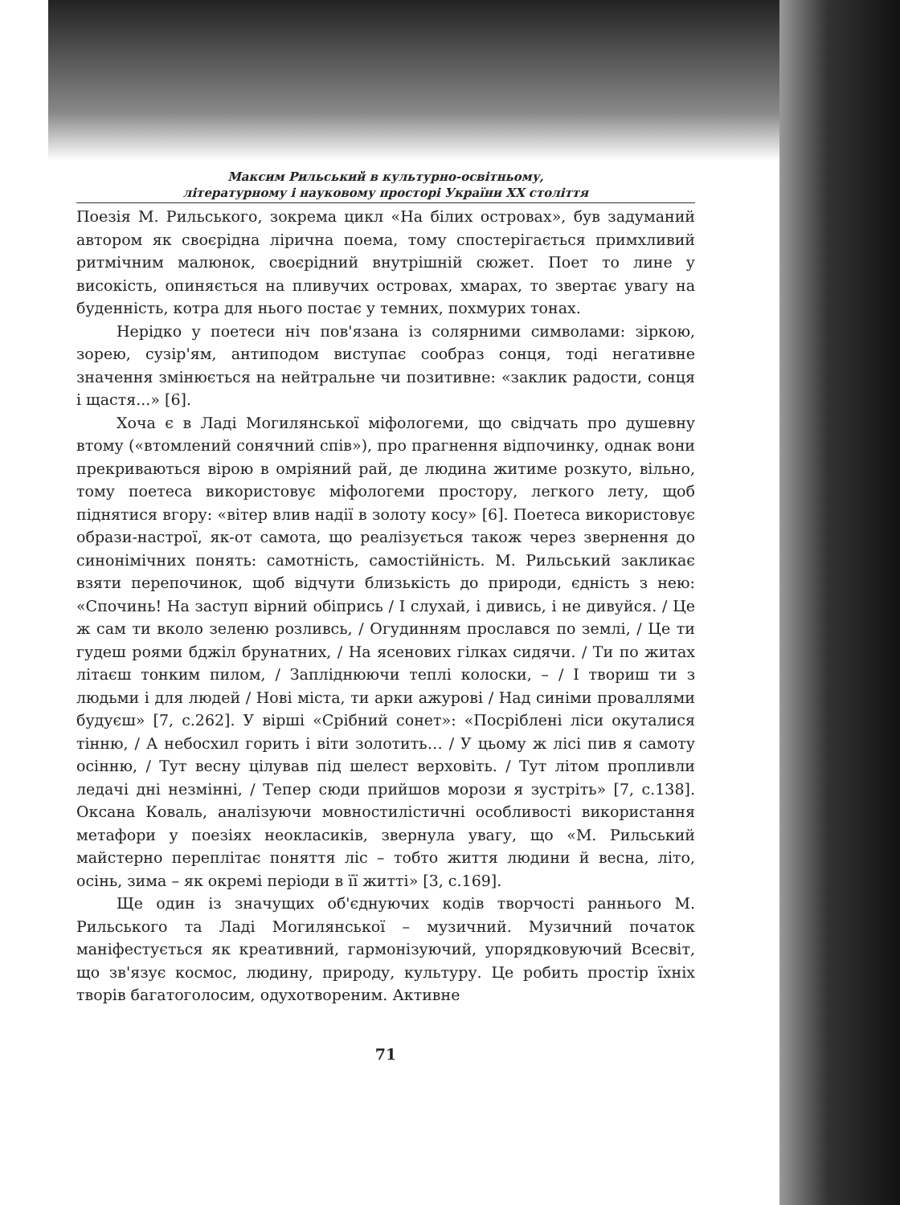Максим Рильський в культурно-освітньому,
літературному і науковому просторі України XX століття
Поезія М. Рильського, зокрема цикл «На білих островах», був задуманий автором як своєрідна лірична поема, тому спостерігається примхливий ритмічним малюнок, своєрідний внутрішній сюжет. Поет то лине у високість, опиняється на пливучих островах, хмарах, то звертає увагу на буденність, котра для нього постає у темних, похмурих тонах.
Нерідко у поетеси ніч пов'язана із солярними символами: зіркою, зорею, сузір'ям, антиподом виступає сообраз сонця, тоді негативне значення змінюється на нейтральне чи позитивне: «заклик радости, сонця і щастя...» [6].
Хоча є в Ладі Могилянської міфологеми, що свідчать про душевну втому («втомлений сонячний спів»), про прагнення відпочинку, однак вони прекриваються вірою в омріяний рай, де людина житиме розкуто, вільно, тому поетеса використовує міфологеми простору, легкого лету, щоб піднятися вгору: «вітер влив надії в золоту косу» [6]. Поетеса використовує образи-настрої, як-от самота, що реалізується також через звернення до синонімічних понять: самотність, самостійність. М. Рильський закликає взяти перепочинок, щоб відчути близькість до природи, єдність з нею: «Спочинь! На заступ вірний обіпрись / І слухай, і дивись, і не дивуйся. / Це ж сам ти вколо зеленю розливсь, / Огудинням прослався по землі, / Це ти гудеш роями бджіл брунатних, / На ясенових гілках сидячи. / Ти по житах літаєш тонким пилом, / Запліднюючи теплі колоски, – / І твориш ти з людьми і для людей / Нові міста, ти арки ажурові / Над синіми проваллями будуєш» [7, с.262]. У вірші «Срібний сонет»: «Посріблені ліси окуталися тінню, / А небосхил горить і віти золотить… / У цьому ж лісі пив я самоту осінню, / Тут весну цілував під шелест верховіть. / Тут літом пропливли ледачі дні незмінні, / Тепер сюди прийшов морози я зустріть» [7, с.138]. Оксана Коваль, аналізуючи мовностилістичні особливості використання метафори у поезіях неокласиків, звернула увагу, що «М. Рильський майстерно переплітає поняття ліс – тобто життя людини й весна, літо, осінь, зима – як окремі періоди в її житті» [3, с.169].
Ще один із значущих об'єднуючих кодів творчості раннього М. Рильського та Ладі Могилянської – музичний. Музичний початок маніфестується як креативний, гармонізуючий, упорядковуючий Всесвіт, що зв'язує космос, людину, природу, культуру. Це робить простір їхніх творів багатоголосим, одухотвореним. Активне
71